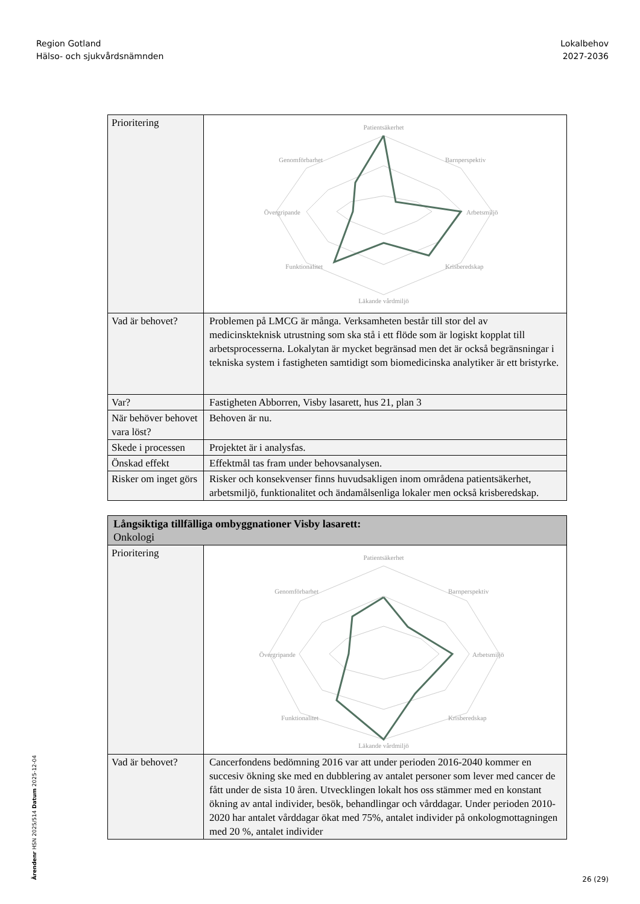Region Gotland
Hälso- och sjukvårdsnämnden
Lokalbehov
2027-2036
| Prioritering | Patientsäkerhet Barnperspektiv Arbetsmiljö Krisberedskap Läkande vårdmiljö Funktionalitet Övergripande Genomförbarhet |
| Vad är behovet? | Problemen på LMCG är många. Verksamheten består till stor del av medicinskteknisk utrustning som ska stå i ett flöde som är logiskt kopplat till arbetsprocesserna. Lokalytan är mycket begränsad men det är också begränsningar i tekniska system i fastigheten samtidigt som biomedicinska analytiker är ett bristyrke. |
| Var? | Fastigheten Abborren, Visby lasarett, hus 21, plan 3 |
| När behöver behovet vara löst? | Behoven är nu. |
| Skede i processen | Projektet är i analysfas. |
| Önskad effekt | Effektmål tas fram under behovsanalysen. |
| Risker om inget görs | Risker och konsekvenser finns huvudsakligen inom områdena patientsäkerhet, arbetsmiljö, funktionalitet och ändamålsenliga lokaler men också krisberedskap. |
| Långsiktiga tillfälliga ombyggnationer Visby lasarett: Onkologi | |
| --- | --- |
| Prioritering | Patientsäkerhet Barnperspektiv Arbetsmiljö Krisberedskap Läkande vårdmiljö Funktionalitet Övergripande Genomförbarhet |
| Vad är behovet? | Cancerfondens bedömning 2016 var att under perioden 2016-2040 kommer en succesiv ökning ske med en dubblering av antalet personer som lever med cancer de fått under de sista 10 åren. Utvecklingen lokalt hos oss stämmer med en konstant ökning av antal individer, besök, behandlingar och vårddagar. Under perioden 2010-2020 har antalet vårddagar ökat med 75%, antalet individer på onkologmottagningen med 20 %, antalet individer |
Ärendenr HSN 2025/514 Datum 2025-12-04
26 (29)